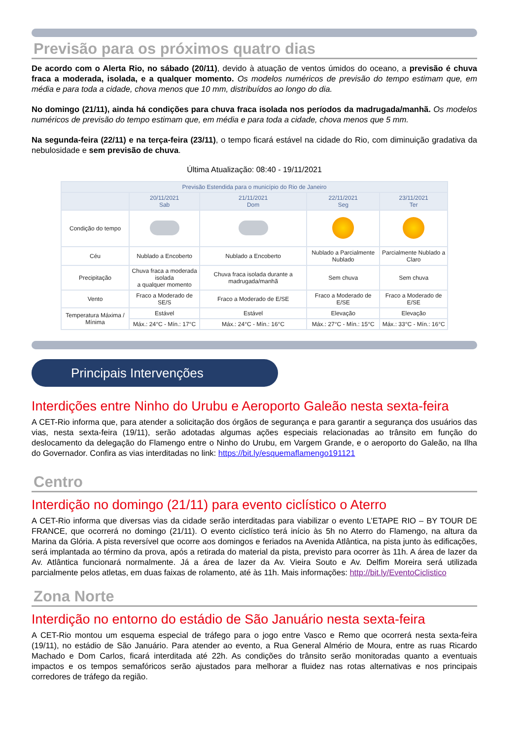Previsão para os próximos quatro dias
De acordo com o Alerta Rio, no sábado (20/11), devido à atuação de ventos úmidos do oceano, a previsão é chuva fraca a moderada, isolada, e a qualquer momento. Os modelos numéricos de previsão do tempo estimam que, em média e para toda a cidade, chova menos que 10 mm, distribuídos ao longo do dia.
No domingo (21/11), ainda há condições para chuva fraca isolada nos períodos da madrugada/manhã. Os modelos numéricos de previsão do tempo estimam que, em média e para toda a cidade, chova menos que 5 mm.
Na segunda-feira (22/11) e na terça-feira (23/11), o tempo ficará estável na cidade do Rio, com diminuição gradativa da nebulosidade e sem previsão de chuva.
Última Atualização: 08:40 - 19/11/2021
| Previsão Estendida para o município do Rio de Janeiro | | | | |
| --- | --- | --- | --- | --- |
| | 20/11/2021 Sab | 21/11/2021 Dom | 22/11/2021 Seg | 23/11/2021 Ter |
| Condição do tempo | | | | |
| Céu | Nublado a Encoberto | Nublado a Encoberto | Nublado a Parcialmente Nublado | Parcialmente Nublado a Claro |
| Precipitação | Chuva fraca a moderada isolada a qualquer momento | Chuva fraca isolada durante a madrugada/manhã | Sem chuva | Sem chuva |
| Vento | Fraco a Moderado de SE/S | Fraco a Moderado de E/SE | Fraco a Moderado de E/SE | Fraco a Moderado de E/SE |
| Temperatura Máxima / Mínima | Estável | Estável | Elevação | Elevação |
| | Máx.: 24°C - Mín.: 17°C | Máx.: 24°C - Mín.: 16°C | Máx.: 27°C - Mín.: 15°C | Máx.: 33°C - Mín.: 16°C |
Principais Intervenções
Interdições entre Ninho do Urubu e Aeroporto Galeão nesta sexta-feira
A CET-Rio informa que, para atender a solicitação dos órgãos de segurança e para garantir a segurança dos usuários das vias, nesta sexta-feira (19/11), serão adotadas algumas ações especiais relacionadas ao trânsito em função do deslocamento da delegação do Flamengo entre o Ninho do Urubu, em Vargem Grande, e o aeroporto do Galeão, na Ilha do Governador. Confira as vias interditadas no link: https://bit.ly/esquemaflamengo191121
Centro
Interdição no domingo (21/11) para evento ciclístico o Aterro
A CET-Rio informa que diversas vias da cidade serão interditadas para viabilizar o evento L’ETAPE RIO – BY TOUR DE FRANCE, que ocorrerá no domingo (21/11). O evento ciclístico terá início às 5h no Aterro do Flamengo, na altura da Marina da Glória. A pista reversível que ocorre aos domingos e feriados na Avenida Atlântica, na pista junto às edificações, será implantada ao término da prova, após a retirada do material da pista, previsto para ocorrer às 11h. A área de lazer da Av. Atlântica funcionará normalmente. Já a área de lazer da Av. Vieira Souto e Av. Delfim Moreira será utilizada parcialmente pelos atletas, em duas faixas de rolamento, até às 11h. Mais informações: http://bit.ly/EventoCiclistico
Zona Norte
Interdição no entorno do estádio de São Januário nesta sexta-feira
A CET-Rio montou um esquema especial de tráfego para o jogo entre Vasco e Remo que ocorrerá nesta sexta-feira (19/11), no estádio de São Januário. Para atender ao evento, a Rua General Almério de Moura, entre as ruas Ricardo Machado e Dom Carlos, ficará interditada até 22h. As condições do trânsito serão monitoradas quanto a eventuais impactos e os tempos semafóricos serão ajustados para melhorar a fluidez nas rotas alternativas e nos principais corredores de tráfego da região.